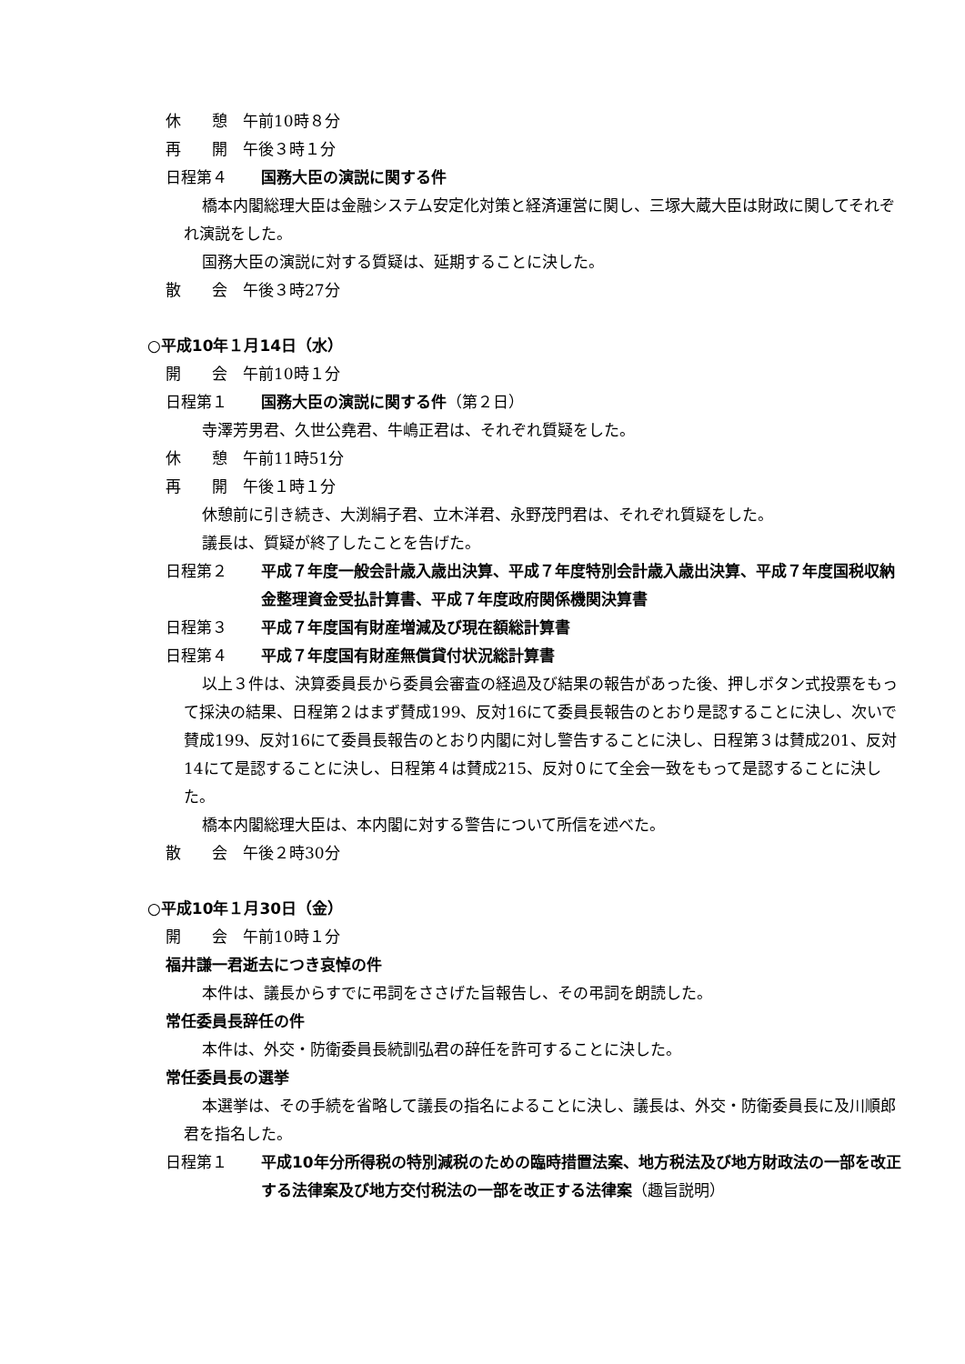休　　憩　午前10時８分
再　　開　午後３時１分
日程第４ 国務大臣の演説に関する件
橋本内閣総理大臣は金融システム安定化対策と経済運営に関し、三塚大蔵大臣は財政に関してそれぞれ演説をした。
国務大臣の演説に対する質疑は、延期することに決した。
散　　会　午後３時27分
○平成10年１月14日（水）
開　　会　午前10時１分
日程第１ 国務大臣の演説に関する件（第２日）
寺澤芳男君、久世公堯君、牛嶋正君は、それぞれ質疑をした。
休　　憩　午前11時51分
再　　開　午後１時１分
休憩前に引き続き、大渕絹子君、立木洋君、永野茂門君は、それぞれ質疑をした。
議長は、質疑が終了したことを告げた。
日程第２ 平成７年度一般会計歳入歳出決算、平成７年度特別会計歳入歳出決算、平成７年度国税収納金整理資金受払計算書、平成７年度政府関係機関決算書
日程第３ 平成７年度国有財産増減及び現在額総計算書
日程第４ 平成７年度国有財産無償貸付状況総計算書
以上３件は、決算委員長から委員会審査の経過及び結果の報告があった後、押しボタン式投票をもって採決の結果、日程第２はまず賛成199、反対16にて委員長報告のとおり是認することに決し、次いで賛成199、反対16にて委員長報告のとおり内閣に対し警告することに決し、日程第３は賛成201、反対14にて是認することに決し、日程第４は賛成215、反対０にて全会一致をもって是認することに決した。
橋本内閣総理大臣は、本内閣に対する警告について所信を述べた。
散　　会　午後２時30分
○平成10年１月30日（金）
開　　会　午前10時１分
福井謙一君逝去につき哀悼の件
本件は、議長からすでに弔詞をささげた旨報告し、その弔詞を朗読した。
常任委員長辞任の件
本件は、外交・防衛委員長続訓弘君の辞任を許可することに決した。
常任委員長の選挙
本選挙は、その手続を省略して議長の指名によることに決し、議長は、外交・防衛委員長に及川順郎君を指名した。
日程第１ 平成10年分所得税の特別減税のための臨時措置法案、地方税法及び地方財政法の一部を改正する法律案及び地方交付税法の一部を改正する法律案（趣旨説明）